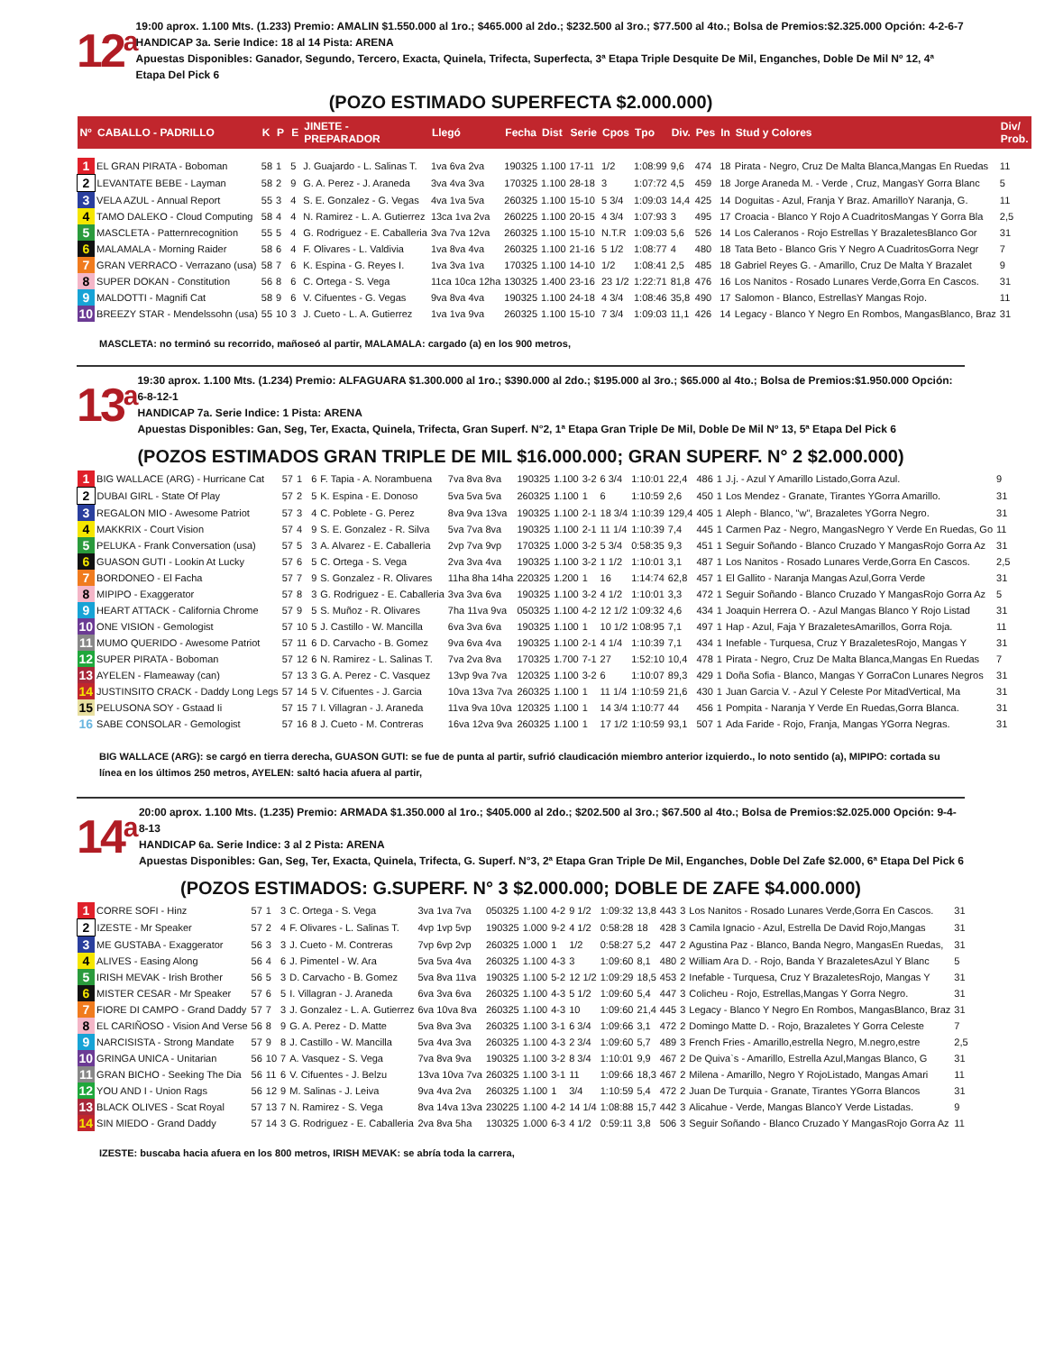12<sup>a</sup>
19:00 aprox. 1.100 Mts. (1.233) Premio: AMALIN $1.550.000 al 1ro.; $465.000 al 2do.; $232.500 al 3ro.; $77.500 al 4to.; Bolsa de Premios:$2.325.000 Opción: 4-2-6-7
HANDICAP 3a. Serie Indice: 18 al 14 Pista: ARENA
Apuestas Disponibles: Ganador, Segundo, Tercero, Exacta, Quinela, Trifecta, Superfecta, 3ª Etapa Triple Desquite De Mil, Enganches, Doble De Mil Nº 12, 4ª Etapa Del Pick 6
(POZO ESTIMADO SUPERFECTA $2.000.000)
| Nº | CABALLO - PADRILLO | K | P | E | JINETE - PREPARADOR | Llegó | Fecha | Dist | Serie | Cpos | Tpo | Div. | Pes | In | Stud y Colores | Div/ Prob. |
| --- | --- | --- | --- | --- | --- | --- | --- | --- | --- | --- | --- | --- | --- | --- | --- | --- |
| 1 | EL GRAN PIRATA - Boboman | 58 | 1 | 5 | J. Guajardo - L. Salinas T. | 1va 6va 2va | 190325 | 1.100 | 17-11 | 1/2 | 1:08:99 | 9,6 | 474 | 18 | Pirata - Negro, Cruz De Malta Blanca,Mangas En Ruedas | 11 |
| 2 | LEVANTATE BEBE - Layman | 58 | 2 | 9 | G. A. Perez - J. Araneda | 3va 4va 3va | 170325 | 1.100 | 28-18 | 3 | 1:07:72 | 4,5 | 459 | 18 | Jorge Araneda M. - Verde , Cruz, MangasY Gorra Blanc | 5 |
| 3 | VELA AZUL - Annual Report | 55 | 3 | 4 | S. E. Gonzalez - G. Vegas | 4va 1va 5va | 260325 | 1.100 | 15-10 | 5 3/4 | 1:09:03 | 14,4 | 425 | 14 | Doguitas - Azul, Franja Y Braz. AmarilloY Naranja, G. | 11 |
| 4 | TAMO DALEKO - Cloud Computing | 58 | 4 | 4 | N. Ramirez - L. A. Gutierrez | 13ca 1va 2va | 260225 | 1.100 | 20-15 | 4 3/4 | 1:07:93 | 3 | 495 | 17 | Croacia - Blanco Y Rojo A CuadritosMangas Y Gorra Bla | 2,5 |
| 5 | MASCLETA - Patternrecognition | 55 | 5 | 4 | G. Rodriguez - E. Caballeria | 3va 7va 12va | 260325 | 1.100 | 15-10 | N.T.R | 1:09:03 | 5,6 | 526 | 14 | Los Caleranos - Rojo Estrellas Y BrazaletesBlanco Gor | 31 |
| 6 | MALAMALA - Morning Raider | 58 | 6 | 4 | F. Olivares - L. Valdivia | 1va 8va 4va | 260325 | 1.100 | 21-16 | 5 1/2 | 1:08:77 | 4 | 480 | 18 | Tata Beto - Blanco Gris Y Negro A CuadritosGorra Negr | 7 |
| 7 | GRAN VERRACO - Verrazano (usa) | 58 | 7 | 6 | K. Espina - G. Reyes I. | 1va 3va 1va | 170325 | 1.100 | 14-10 | 1/2 | 1:08:41 | 2,5 | 485 | 18 | Gabriel Reyes G. - Amarillo, Cruz De Malta Y Brazalet | 9 |
| 8 | SUPER DOKAN - Constitution | 56 | 8 | 6 | C. Ortega - S. Vega | 11ca 10ca 12ha | 130325 | 1.400 | 23-16 | 23 1/2 | 1:22:71 | 81,8 | 476 | 16 | Los Nanitos - Rosado Lunares Verde,Gorra En Cascos. | 31 |
| 9 | MALDOTTI - Magnifi Cat | 58 | 9 | 6 | V. Cifuentes - G. Vegas | 9va 8va 4va | 190325 | 1.100 | 24-18 | 4 3/4 | 1:08:46 | 35,8 | 490 | 17 | Salomon - Blanco, EstrellasY Mangas Rojo. | 11 |
| 10 | BREEZY STAR - Mendelssohn (usa) | 55 | 10 | 3 | J. Cueto - L. A. Gutierrez | 1va 1va 9va | 260325 | 1.100 | 15-10 | 7 3/4 | 1:09:03 | 11,1 | 426 | 14 | Legacy - Blanco Y Negro En Rombos, MangasBlanco, Braz | 31 |
MASCLETA: no terminó su recorrido, mañoseó al partir, MALAMALA: cargado (a) en los 900 metros,
13<sup>a</sup>
19:30 aprox. 1.100 Mts. (1.234) Premio: ALFAGUARA $1.300.000 al 1ro.; $390.000 al 2do.; $195.000 al 3ro.; $65.000 al 4to.; Bolsa de Premios:$1.950.000 Opción: 6-8-12-1
HANDICAP 7a. Serie Indice: 1 Pista: ARENA
Apuestas Disponibles: Gan, Seg, Ter, Exacta, Quinela, Trifecta, Gran Superf. N°2, 1ª Etapa Gran Triple De Mil, Doble De Mil Nº 13, 5ª Etapa Del Pick 6
(POZOS ESTIMADOS GRAN TRIPLE DE MIL $16.000.000; GRAN SUPERF. N° 2 $2.000.000)
| 1 | BIG WALLACE (ARG) - Hurricane Cat | 57 | 1 | 6 | F. Tapia - A. Norambuena | 7va 8va 8va | 190325 | 1.100 | 3-2 | 6 3/4 | 1:10:01 | 22,4 | 486 | 1 | J.j. - Azul Y Amarillo Listado,Gorra Azul. | 9 |
| 2 | DUBAI GIRL - State Of Play | 57 | 2 | 5 | K. Espina - E. Donoso | 5va 5va 5va | 260325 | 1.100 | 1 | 6 | 1:10:59 | 2,6 | 450 | 1 | Los Mendez - Granate, Tirantes YGorra Amarillo. | 31 |
| 3 | REGALON MIO - Awesome Patriot | 57 | 3 | 4 | C. Poblete - G. Perez | 8va 9va 13va | 190325 | 1.100 | 2-1 | 18 3/4 | 1:10:39 | 129,4 | 405 | 1 | Aleph - Blanco, "w", Brazaletes YGorra Negro. | 31 |
| 4 | MAKKRIX - Court Vision | 57 | 4 | 9 | S. E. Gonzalez - R. Silva | 5va 7va 8va | 190325 | 1.100 | 2-1 | 11 1/4 | 1:10:39 | 7,4 | 445 | 1 | Carmen Paz - Negro, MangasNegro Y Verde En Ruedas, Go | 11 |
| 5 | PELUKA - Frank Conversation (usa) | 57 | 5 | 3 | A. Alvarez - E. Caballeria | 2vp 7va 9vp | 170325 | 1.000 | 3-2 | 5 3/4 | 0:58:35 | 9,3 | 451 | 1 | Seguir Soñando - Blanco Cruzado Y MangasRojo Gorra Az | 31 |
| 6 | GUASON GUTI - Lookin At Lucky | 57 | 6 | 5 | C. Ortega - S. Vega | 2va 3va 4va | 190325 | 1.100 | 3-2 | 1 1/2 | 1:10:01 | 3,1 | 487 | 1 | Los Nanitos - Rosado Lunares Verde,Gorra En Cascos. | 2,5 |
| 7 | BORDONEO - El Facha | 57 | 7 | 9 | S. Gonzalez - R. Olivares | 11ha 8ha 14ha | 220325 | 1.200 | 1 | 16 | 1:14:74 | 62,8 | 457 | 1 | El Gallito - Naranja Mangas Azul,Gorra Verde | 31 |
| 8 | MIPIPO - Exaggerator | 57 | 8 | 3 | G. Rodriguez - E. Caballeria | 3va 3va 6va | 190325 | 1.100 | 3-2 | 4 1/2 | 1:10:01 | 3,3 | 472 | 1 | Seguir Soñando - Blanco Cruzado Y MangasRojo Gorra Az | 5 |
| 9 | HEART ATTACK - California Chrome | 57 | 9 | 5 | S. Muñoz - R. Olivares | 7ha 11va 9va | 050325 | 1.100 | 4-2 | 12 1/2 | 1:09:32 | 4,6 | 434 | 1 | Joaquin Herrera O. - Azul Mangas Blanco Y Rojo Listad | 31 |
| 10 | ONE VISION - Gemologist | 57 | 10 | 5 | J. Castillo - W. Mancilla | 6va 3va 6va | 190325 | 1.100 | 1 | 10 1/2 | 1:08:95 | 7,1 | 497 | 1 | Hap - Azul, Faja Y BrazaletesAmarillos, Gorra Roja. | 11 |
| 11 | MUMO QUERIDO - Awesome Patriot | 57 | 11 | 6 | D. Carvacho - B. Gomez | 9va 6va 4va | 190325 | 1.100 | 2-1 | 4 1/4 | 1:10:39 | 7,1 | 434 | 1 | Inefable - Turquesa, Cruz Y BrazaletesRojo, Mangas Y | 31 |
| 12 | SUPER PIRATA - Boboman | 57 | 12 | 6 | N. Ramirez - L. Salinas T. | 7va 2va 8va | 170325 | 1.700 | 7-1 | 27 | 1:52:10 | 10,4 | 478 | 1 | Pirata - Negro, Cruz De Malta Blanca,Mangas En Ruedas | 7 |
| 13 | AYELEN - Flameaway (can) | 57 | 13 | 3 | G. A. Perez - C. Vasquez | 13vp 9va 7va | 120325 | 1.100 | 3-2 | 6 | 1:10:07 | 89,3 | 429 | 1 | Doña Sofia - Blanco, Mangas Y GorraCon Lunares Negros | 31 |
| 14 | JUSTINSITO CRACK - Daddy Long Legs | 57 | 14 | 5 | V. Cifuentes - J. Garcia | 10va 13va 7va | 260325 | 1.100 | 1 | 11 1/4 | 1:10:59 | 21,6 | 430 | 1 | Juan Garcia V. - Azul Y Celeste Por MitadVertical, Ma | 31 |
| 15 | PELUSONA SOY - Gstaad Ii | 57 | 15 | 7 | I. Villagran - J. Araneda | 11va 9va 10va | 120325 | 1.100 | 1 | 14 3/4 | 1:10:77 | 44 | 456 | 1 | Pompita - Naranja Y Verde En Ruedas,Gorra Blanca. | 31 |
| 16 | SABE CONSOLAR - Gemologist | 57 | 16 | 8 | J. Cueto - M. Contreras | 16va 12va 9va | 260325 | 1.100 | 1 | 17 1/2 | 1:10:59 | 93,1 | 507 | 1 | Ada Faride - Rojo, Franja, Mangas YGorra Negras. | 31 |
BIG WALLACE (ARG): se cargó en tierra derecha, GUASON GUTI: se fue de punta al partir, sufrió claudicación miembro anterior izquierdo., lo noto sentido (a), MIPIPO: cortada su línea en los últimos 250 metros, AYELEN: saltó hacia afuera al partir,
14<sup>a</sup>
20:00 aprox. 1.100 Mts. (1.235) Premio: ARMADA $1.350.000 al 1ro.; $405.000 al 2do.; $202.500 al 3ro.; $67.500 al 4to.; Bolsa de Premios:$2.025.000 Opción: 9-4-8-13
HANDICAP 6a. Serie Indice: 3 al 2 Pista: ARENA
Apuestas Disponibles: Gan, Seg, Ter, Exacta, Quinela, Trifecta, G. Superf. N°3, 2ª Etapa Gran Triple De Mil, Enganches, Doble Del Zafe $2.000, 6ª Etapa Del Pick 6
(POZOS ESTIMADOS: G.SUPERF. N° 3 $2.000.000; DOBLE DE ZAFE $4.000.000)
| 1 | CORRE SOFI - Hinz | 57 | 1 | 3 | C. Ortega - S. Vega | 3va 1va 7va | 050325 | 1.100 | 4-2 | 9 1/2 | 1:09:32 | 13,8 | 443 | 3 | Los Nanitos - Rosado Lunares Verde,Gorra En Cascos. | 31 |
| 2 | IZESTE - Mr Speaker | 57 | 2 | 4 | F. Olivares - L. Salinas T. | 4vp 1vp 5vp | 190325 | 1.000 | 9-2 | 4 1/2 | 0:58:28 | 18 | 428 | 3 | Camila Ignacio - Azul, Estrella De David Rojo,Mangas | 31 |
| 3 | ME GUSTABA - Exaggerator | 56 | 3 | 3 | J. Cueto - M. Contreras | 7vp 6vp 2vp | 260325 | 1.000 | 1 | 1/2 | 0:58:27 | 5,2 | 447 | 2 | Agustina Paz - Blanco, Banda Negro, MangasEn Ruedas, | 31 |
| 4 | ALIVES - Easing Along | 56 | 4 | 6 | J. Pimentel - W. Ara | 5va 5va 4va | 260325 | 1.100 | 4-3 | 3 | 1:09:60 | 8,1 | 480 | 2 | William Ara D. - Rojo, Banda Y BrazaletesAzul Y Blanc | 5 |
| 5 | IRISH MEVAK - Irish Brother | 56 | 5 | 3 | D. Carvacho - B. Gomez | 5va 8va 11va | 190325 | 1.100 | 5-2 | 12 1/2 | 1:09:29 | 18,5 | 453 | 2 | Inefable - Turquesa, Cruz Y BrazaletesRojo, Mangas Y | 31 |
| 6 | MISTER CESAR - Mr Speaker | 57 | 6 | 5 | I. Villagran - J. Araneda | 6va 3va 6va | 260325 | 1.100 | 4-3 | 5 1/2 | 1:09:60 | 5,4 | 447 | 3 | Colicheu - Rojo, Estrellas,Mangas Y Gorra Negro. | 31 |
| 7 | FIORE DI CAMPO - Grand Daddy | 57 | 7 | 3 | J. Gonzalez - L. A. Gutierrez | 6va 10va 8va | 260325 | 1.100 | 4-3 | 10 | 1:09:60 | 21,4 | 445 | 3 | Legacy - Blanco Y Negro En Rombos, MangasBlanco, Braz | 31 |
| 8 | EL CARIÑOSO - Vision And Verse | 56 | 8 | 9 | G. A. Perez - D. Matte | 5va 8va 3va | 260325 | 1.100 | 3-1 | 6 3/4 | 1:09:66 | 3,1 | 472 | 2 | Domingo Matte D. - Rojo, Brazaletes Y Gorra Celeste | 7 |
| 9 | NARCISISTA - Strong Mandate | 57 | 9 | 8 | J. Castillo - W. Mancilla | 5va 4va 3va | 260325 | 1.100 | 4-3 | 2 3/4 | 1:09:60 | 5,7 | 489 | 3 | French Fries - Amarillo,estrella Negro, M.negro,estre | 2,5 |
| 10 | GRINGA UNICA - Unitarian | 56 | 10 | 7 | A. Vasquez - S. Vega | 7va 8va 9va | 190325 | 1.100 | 3-2 | 8 3/4 | 1:10:01 | 9,9 | 467 | 2 | De Quiva`s - Amarillo, Estrella Azul,Mangas Blanco, G | 31 |
| 11 | GRAN BICHO - Seeking The Dia | 56 | 11 | 6 | V. Cifuentes - J. Belzu | 13va 10va 7va | 260325 | 1.100 | 3-1 | 11 | 1:09:66 | 18,3 | 467 | 2 | Milena - Amarillo, Negro Y RojoListado, Mangas Amari | 11 |
| 12 | YOU AND I - Union Rags | 56 | 12 | 9 | M. Salinas - J. Leiva | 9va 4va 2va | 260325 | 1.100 | 1 | 3/4 | 1:10:59 | 5,4 | 472 | 2 | Juan De Turquia - Granate, Tirantes YGorra Blancos | 31 |
| 13 | BLACK OLIVES - Scat Royal | 57 | 13 | 7 | N. Ramirez - S. Vega | 8va 14va 13va | 230225 | 1.100 | 4-2 | 14 1/4 | 1:08:88 | 15,7 | 442 | 3 | Alicahue - Verde, Mangas BlancoY Verde Listadas. | 9 |
| 14 | SIN MIEDO - Grand Daddy | 57 | 14 | 3 | G. Rodriguez - E. Caballeria | 2va 8va 5ha | 130325 | 1.000 | 6-3 | 4 1/2 | 0:59:11 | 3,8 | 506 | 3 | Seguir Soñando - Blanco Cruzado Y MangasRojo Gorra Az | 11 |
IZESTE: buscaba hacia afuera en los 800 metros, IRISH MEVAK: se abría toda la carrera,